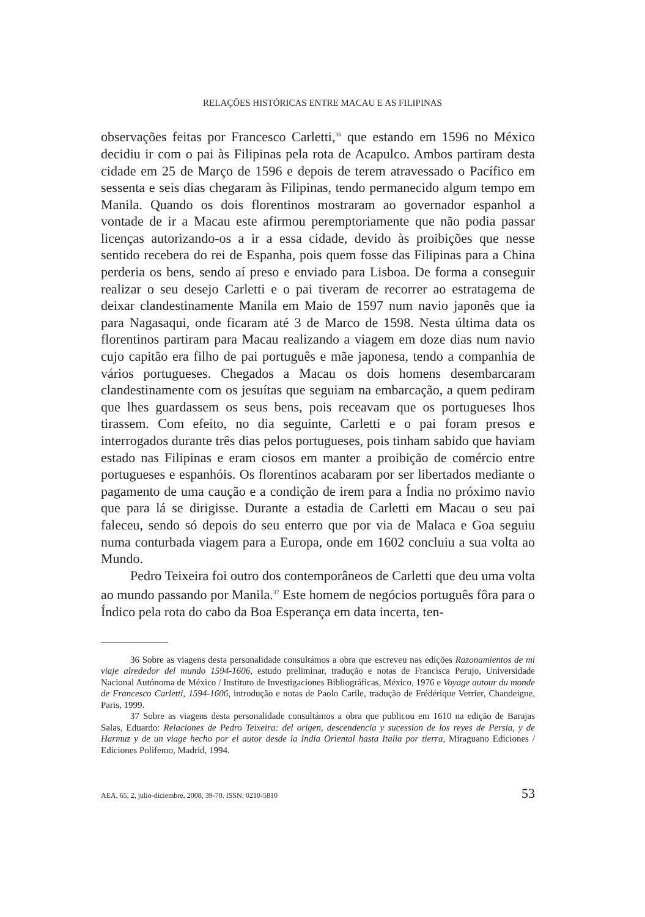RELAÇÕES HISTÓRICAS ENTRE MACAU E AS FILIPINAS
observações feitas por Francesco Carletti,<sup>36</sup> que estando em 1596 no México decidiu ir com o pai às Filipinas pela rota de Acapulco. Ambos partiram desta cidade em 25 de Março de 1596 e depois de terem atravessado o Pacífico em sessenta e seis dias chegaram às Filipinas, tendo permanecido algum tempo em Manila. Quando os dois florentinos mostraram ao governador espanhol a vontade de ir a Macau este afirmou peremptoriamente que não podia passar licenças autorizando-os a ir a essa cidade, devido às proibições que nesse sentido recebera do rei de Espanha, pois quem fosse das Filipinas para a China perderia os bens, sendo aí preso e enviado para Lisboa. De forma a conseguir realizar o seu desejo Carletti e o pai tiveram de recorrer ao estratagema de deixar clandestinamente Manila em Maio de 1597 num navio japonês que ia para Nagasaqui, onde ficaram até 3 de Marco de 1598. Nesta última data os florentinos partiram para Macau realizando a viagem em doze dias num navio cujo capitão era filho de pai português e mãe japonesa, tendo a companhia de vários portugueses. Chegados a Macau os dois homens desembarcaram clandestinamente com os jesuítas que seguiam na embarcação, a quem pediram que lhes guardassem os seus bens, pois receavam que os portugueses lhos tirassem. Com efeito, no dia seguinte, Carletti e o pai foram presos e interrogados durante três dias pelos portugueses, pois tinham sabido que haviam estado nas Filipinas e eram ciosos em manter a proibição de comércio entre portugueses e espanhóis. Os florentinos acabaram por ser libertados mediante o pagamento de uma caução e a condição de irem para a Índia no próximo navio que para lá se dirigisse. Durante a estadia de Carletti em Macau o seu pai faleceu, sendo só depois do seu enterro que por via de Malaca e Goa seguiu numa conturbada viagem para a Europa, onde em 1602 concluiu a sua volta ao Mundo.
Pedro Teixeira foi outro dos contemporâneos de Carletti que deu uma volta ao mundo passando por Manila.<sup>37</sup> Este homem de negócios português fôra para o Índico pela rota do cabo da Boa Esperança em data incerta, ten-
36 Sobre as viagens desta personalidade consultámos a obra que escreveu nas edições Razonamientos de mi viaje alrededor del mundo 1594-1606, estudo preliminar, tradução e notas de Francisca Perujo, Universidade Nacional Autónoma de México / Instituto de Investigaciones Bibliográficas, México, 1976 e Voyage autour du monde de Francesco Carletti, 1594-1606, introdução e notas de Paolo Carile, tradução de Frédérique Verrier, Chandeigne, Paris, 1999.
37 Sobre as viagens desta personalidade consultámos a obra que publicou em 1610 na edição de Barajas Salas, Eduardo: Relaciones de Pedro Teixeira: del origen, descendencia y sucession de los reyes de Persia, y de Harmuz y de un viage hecho por el autor desde la India Oriental hasta Italia por tierra, Miraguano Ediciones / Ediciones Polifemo, Madrid, 1994.
AEA, 65, 2, julio-diciembre, 2008, 39-70. ISSN: 0210-5810 53